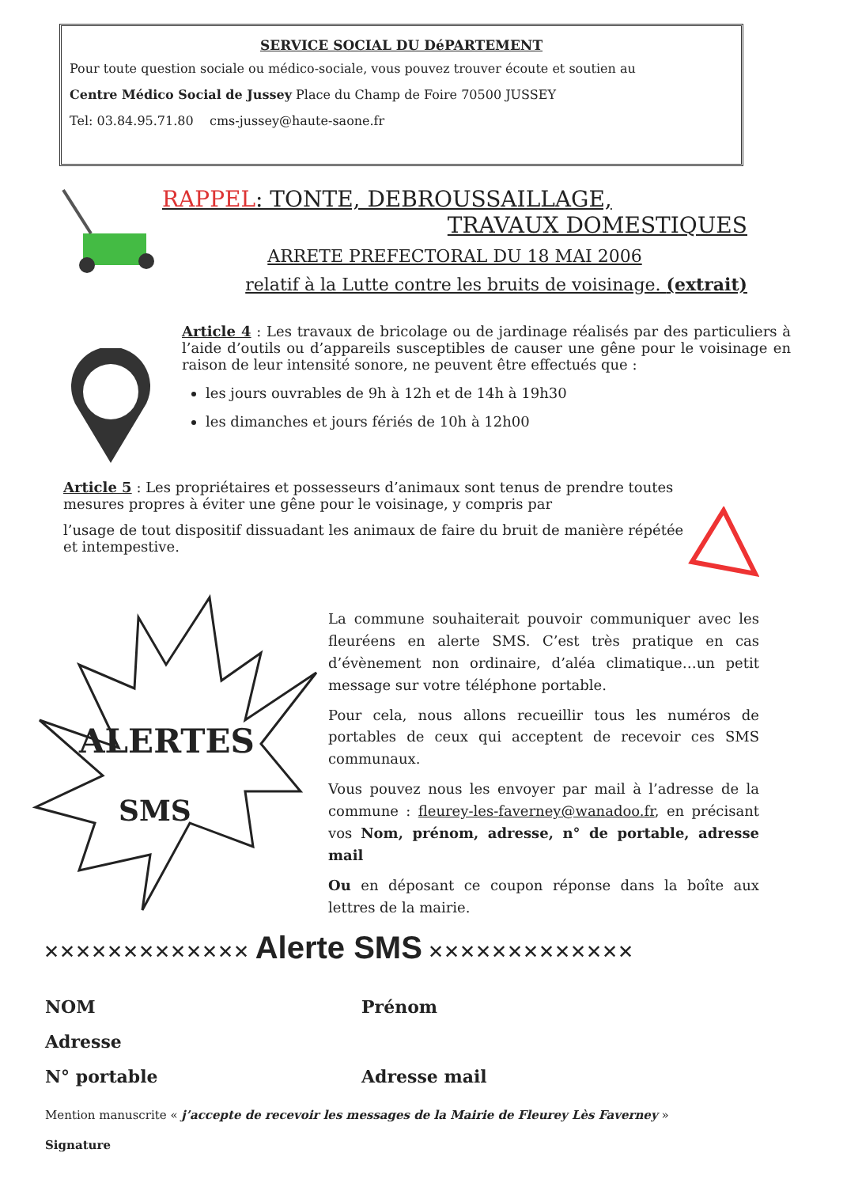SERVICE SOCIAL DU DéPARTEMENT
Pour toute question sociale ou médico-sociale, vous pouvez trouver écoute et soutien au
Centre Médico Social de Jussey Place du Champ de Foire 70500 JUSSEY
Tel: 03.84.95.71.80 cms-jussey@haute-saone.fr
RAPPEL: TONTE, DEBROUSSAILLAGE,
TRAVAUX DOMESTIQUES
ARRETE PREFECTORAL DU 18 MAI 2006
relatif à la Lutte contre les bruits de voisinage. (extrait)
Article 4 : Les travaux de bricolage ou de jardinage réalisés par des particuliers à l’aide d’outils ou d’appareils susceptibles de causer une gêne pour le voisinage en raison de leur intensité sonore, ne peuvent être effectués que :
les jours ouvrables de 9h à 12h et de 14h à 19h30
les dimanches et jours fériés de 10h à 12h00
Article 5 : Les propriétaires et possesseurs d’animaux sont tenus de prendre toutes mesures propres à éviter une gêne pour le voisinage, y compris par
l’usage de tout dispositif dissuadant les animaux de faire du bruit de manière répétée et intempestive.
ALERTES
SMS
La commune souhaiterait pouvoir communiquer avec les fleuréens en alerte SMS. C’est très pratique en cas d’évènement non ordinaire, d’aléa climatique…un petit message sur votre téléphone portable.
Pour cela, nous allons recueillir tous les numéros de portables de ceux qui acceptent de recevoir ces SMS communaux.
Vous pouvez nous les envoyer par mail à l’adresse de la commune : fleurey-les-faverney@wanadoo.fr, en précisant vos Nom, prénom, adresse, n° de portable, adresse mail
Ou en déposant ce coupon réponse dans la boîte aux lettres de la mairie.
✕✕✕✕✕✕✕✕✕✕✕✕✕ Alerte SMS ✕✕✕✕✕✕✕✕✕✕✕✕✕
NOM Prénom
Adresse
N° portable Adresse mail
Mention manuscrite « j’accepte de recevoir les messages de la Mairie de Fleurey Lès Faverney »
Signature